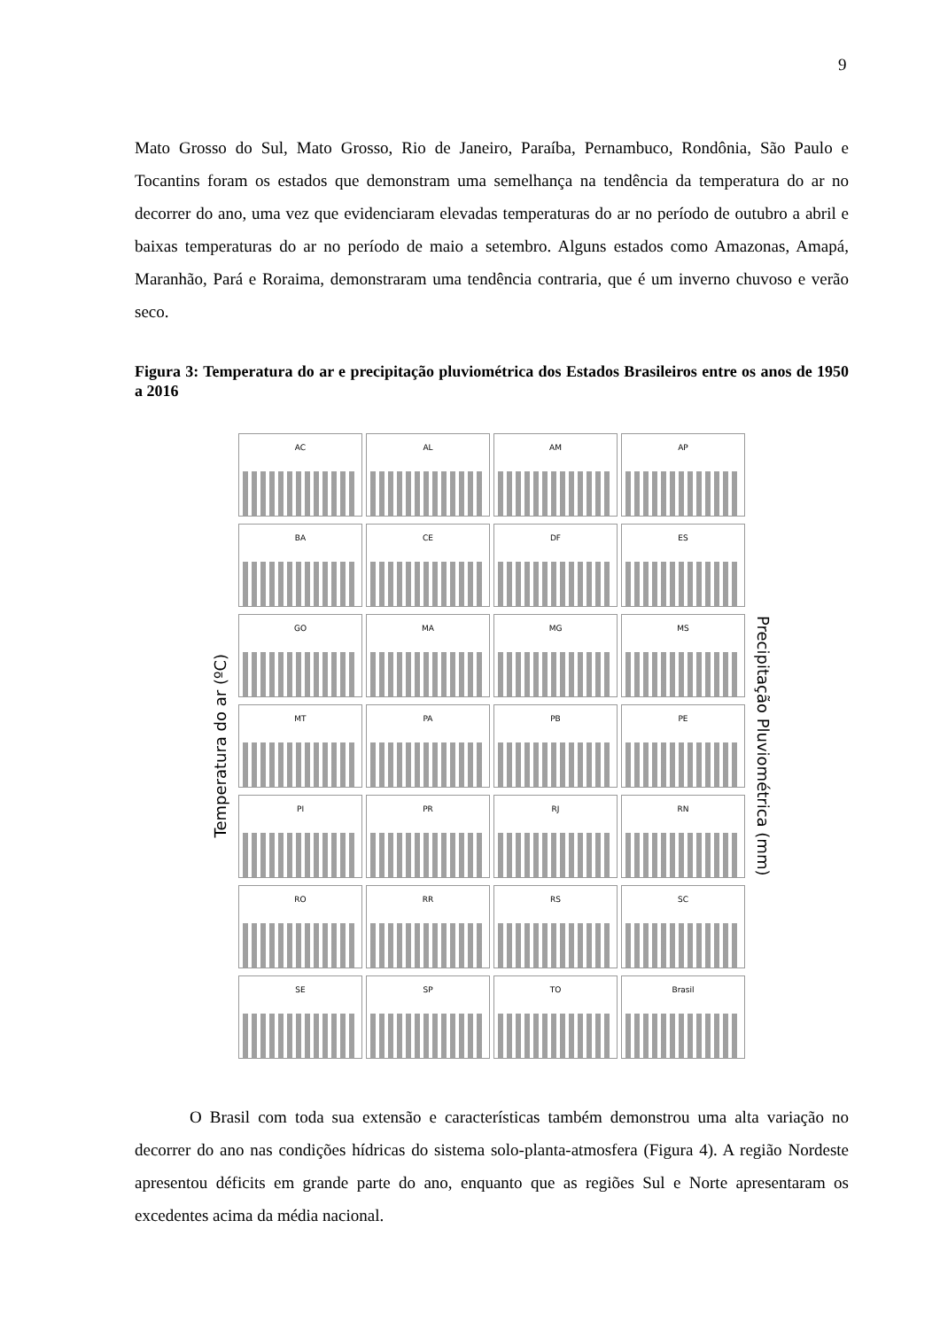9
Mato Grosso do Sul, Mato Grosso, Rio de Janeiro, Paraíba, Pernambuco, Rondônia, São Paulo e Tocantins foram os estados que demonstram uma semelhança na tendência da temperatura do ar no decorrer do ano, uma vez que evidenciaram elevadas temperaturas do ar no período de outubro a abril e baixas temperaturas do ar no período de maio a setembro. Alguns estados como Amazonas, Amapá, Maranhão, Pará e Roraima, demonstraram uma tendência contraria, que é um inverno chuvoso e verão seco.
Figura 3: Temperatura do ar e precipitação pluviométrica dos Estados Brasileiros entre os anos de 1950 a 2016
Temperatura do ar (ºC)
AC
AL
AM
AP
BA
CE
DF
ES
GO
MA
MG
MS
MT
PA
PB
PE
PI
PR
RJ
RN
RO
RR
RS
SC
SE
SP
TO
Brasil
Precipitação Pluviométrica (mm)
O Brasil com toda sua extensão e características também demonstrou uma alta variação no decorrer do ano nas condições hídricas do sistema solo-planta-atmosfera (Figura 4). A região Nordeste apresentou déficits em grande parte do ano, enquanto que as regiões Sul e Norte apresentaram os excedentes acima da média nacional.